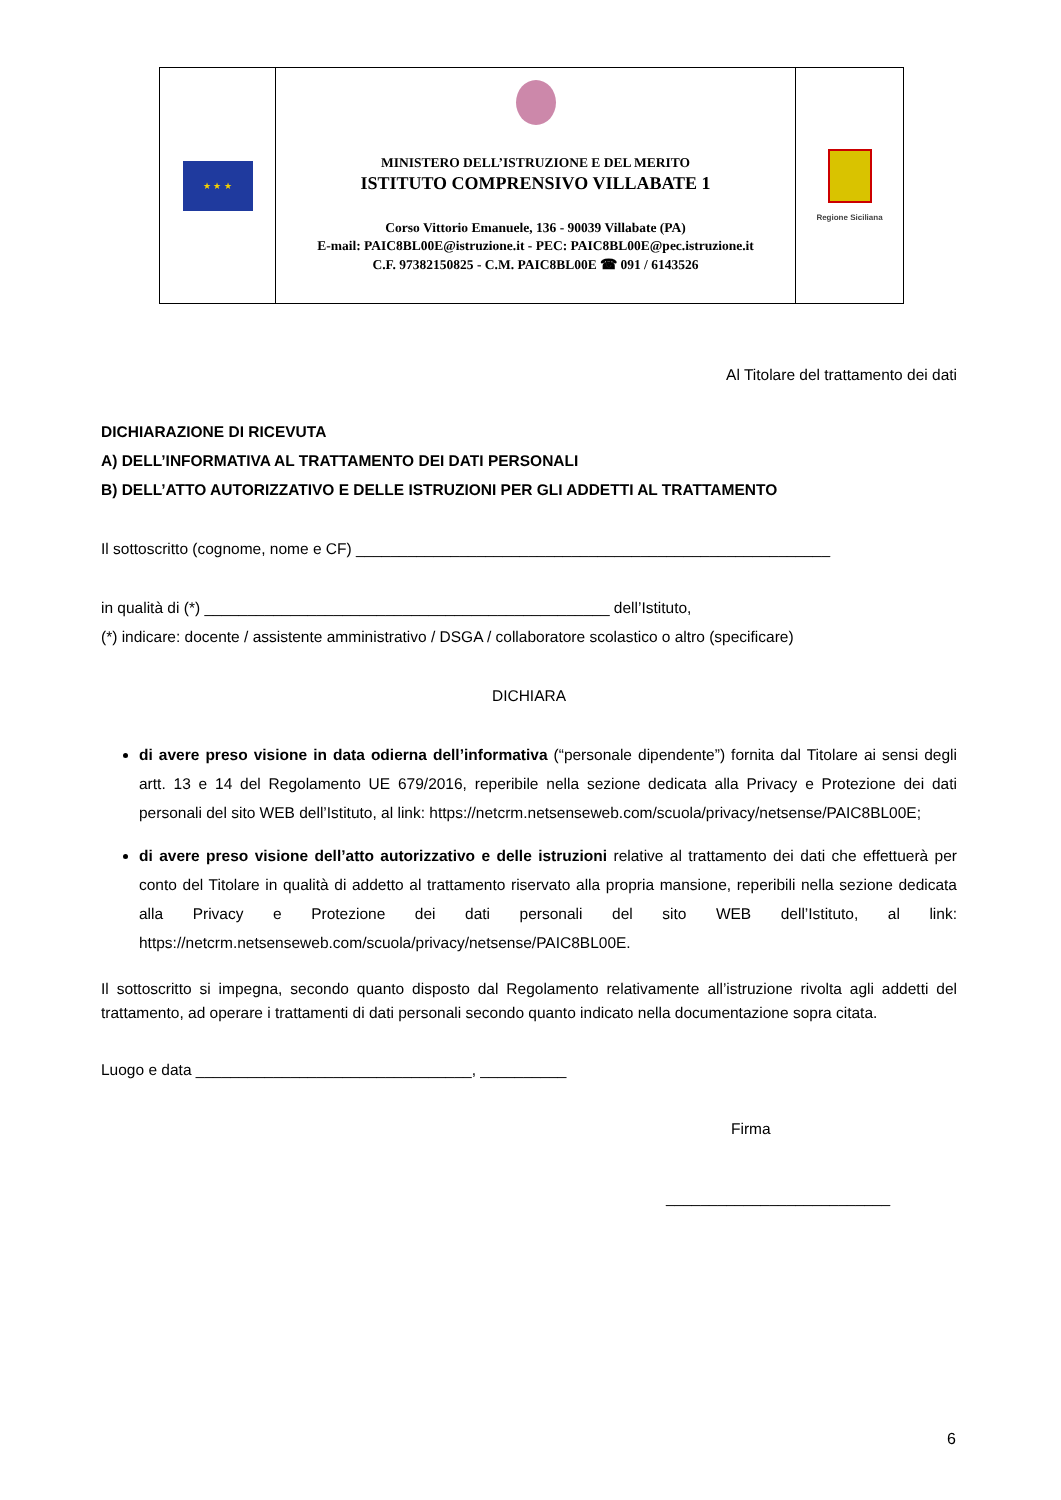★ ★ ★
MINISTERO DELL’ISTRUZIONE E DEL MERITO
ISTITUTO COMPRENSIVO VILLABATE 1
Corso Vittorio Emanuele, 136 - 90039 Villabate (PA)
E-mail: PAIC8BL00E@istruzione.it - PEC: PAIC8BL00E@pec.istruzione.it
C.F. 97382150825 - C.M. PAIC8BL00E ☎ 091 / 6143526
Regione Siciliana
Al Titolare del trattamento dei dati
DICHIARAZIONE DI RICEVUTA
A) DELL’INFORMATIVA AL TRATTAMENTO DEI DATI PERSONALI
B) DELL’ATTO AUTORIZZATIVO E DELLE ISTRUZIONI PER GLI ADDETTI AL TRATTAMENTO
Il sottoscritto (cognome, nome e CF) _______________________________________________________
in qualità di (*) _______________________________________________ dell’Istituto,
(*) indicare: docente / assistente amministrativo / DSGA / collaboratore scolastico o altro (specificare)
DICHIARA
di avere preso visione in data odierna dell’informativa (“personale dipendente”) fornita dal Titolare ai sensi degli artt. 13 e 14 del Regolamento UE 679/2016, reperibile nella sezione dedicata alla Privacy e Protezione dei dati personali del sito WEB dell’Istituto, al link: https://netcrm.netsenseweb.com/scuola/privacy/netsense/PAIC8BL00E;
di avere preso visione dell’atto autorizzativo e delle istruzioni relative al trattamento dei dati che effettuerà per conto del Titolare in qualità di addetto al trattamento riservato alla propria mansione, reperibili nella sezione dedicata alla Privacy e Protezione dei dati personali del sito WEB dell’Istituto, al link: https://netcrm.netsenseweb.com/scuola/privacy/netsense/PAIC8BL00E.
Il sottoscritto si impegna, secondo quanto disposto dal Regolamento relativamente all’istruzione rivolta agli addetti del trattamento, ad operare i trattamenti di dati personali secondo quanto indicato nella documentazione sopra citata.
Luogo e data ________________________________, __________
Firma
__________________________
6